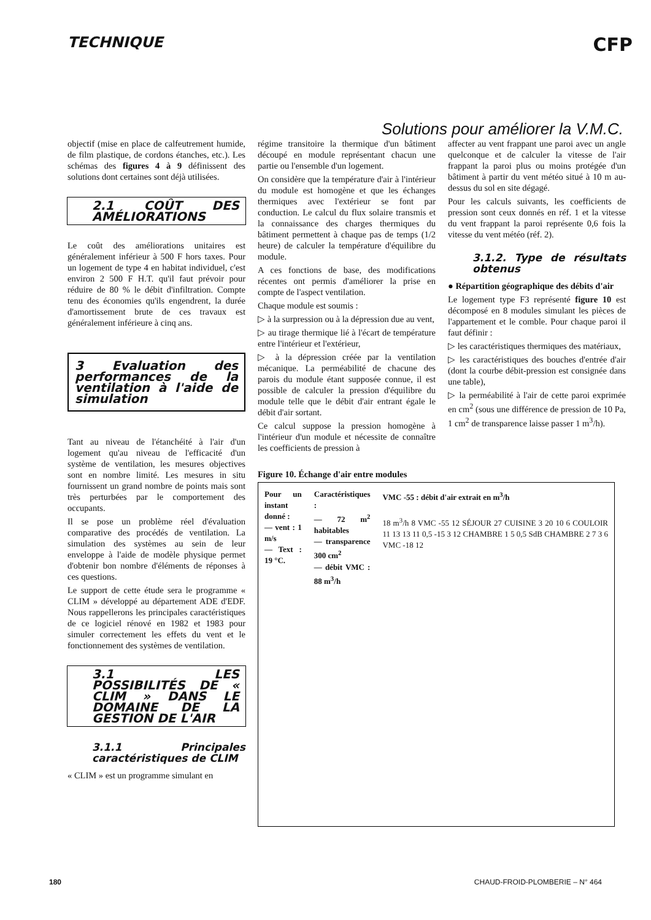TECHNIQUE CFP
Solutions pour améliorer la V.M.C.
objectif (mise en place de calfeutrement humide, de film plastique, de cordons étanches, etc.). Les schémas des figures 4 à 9 définissent des solutions dont certaines sont déjà utilisées.
2.1 COÛT DES AMÉLIORATIONS
Le coût des améliorations unitaires est généralement inférieur à 500 F hors taxes. Pour un logement de type 4 en habitat individuel, c'est environ 2 500 F H.T. qu'il faut prévoir pour réduire de 80 % le débit d'infiltration. Compte tenu des économies qu'ils engendrent, la durée d'amortissement brute de ces travaux est généralement inférieure à cinq ans.
3 Evaluation des performances de la ventilation à l'aide de simulation
Tant au niveau de l'étanchéité à l'air d'un logement qu'au niveau de l'efficacité d'un système de ventilation, les mesures objectives sont en nombre limité. Les mesures in situ fournissent un grand nombre de points mais sont très perturbées par le comportement des occupants.
Il se pose un problème réel d'évaluation comparative des procédés de ventilation. La simulation des systèmes au sein de leur enveloppe à l'aide de modèle physique permet d'obtenir bon nombre d'éléments de réponses à ces questions.
Le support de cette étude sera le programme « CLIM » développé au département ADE d'EDF. Nous rappellerons les principales caractéristiques de ce logiciel rénové en 1982 et 1983 pour simuler correctement les effets du vent et le fonctionnement des systèmes de ventilation.
3.1 LES POSSIBILITÉS DE « CLIM » DANS LE DOMAINE DE LA GESTION DE L'AIR
3.1.1 Principales caractéristiques de CLIM
« CLIM » est un programme simulant en
régime transitoire la thermique d'un bâtiment découpé en module représentant chacun une partie ou l'ensemble d'un logement.
On considère que la température d'air à l'intérieur du module est homogène et que les échanges thermiques avec l'extérieur se font par conduction. Le calcul du flux solaire transmis et la connaissance des charges thermiques du bâtiment permettent à chaque pas de temps (1/2 heure) de calculer la température d'équilibre du module.
A ces fonctions de base, des modifications récentes ont permis d'améliorer la prise en compte de l'aspect ventilation.
Chaque module est soumis :
▷ à la surpression ou à la dépression due au vent,
▷ au tirage thermique lié à l'écart de température entre l'intérieur et l'extérieur,
▷ à la dépression créée par la ventilation mécanique. La perméabilité de chacune des parois du module étant supposée connue, il est possible de calculer la pression d'équilibre du module telle que le débit d'air entrant égale le débit d'air sortant.
Ce calcul suppose la pression homogène à l'intérieur d'un module et nécessite de connaître les coefficients de pression à
Figure 10. Échange d'air entre modules
Pour un instant donné :
— vent : 1 m/s
— Text : 19 °C.
Caractéristiques :
— 72 m<sup>2</sup> habitables
— transparence 300 cm<sup>2</sup>
— débit VMC : 88 m<sup>3</sup>/h
VMC -55 : débit d'air extrait en m<sup>3</sup>/h
18 m<sup>3</sup>/h 8 VMC -55 12 SÉJOUR 27 CUISINE 3 20 10 6 COULOIR 11 13 13 11 0,5 -15 3 12 CHAMBRE 1 5 0,5 SdB CHAMBRE 2 7 3 6 VMC -18 12
affecter au vent frappant une paroi avec un angle quelconque et de calculer la vitesse de l'air frappant la paroi plus ou moins protégée d'un bâtiment à partir du vent météo situé à 10 m au-dessus du sol en site dégagé.
Pour les calculs suivants, les coefficients de pression sont ceux donnés en réf. 1 et la vitesse du vent frappant la paroi représente 0,6 fois la vitesse du vent météo (réf. 2).
3.1.2. Type de résultats obtenus
● Répartition géographique des débits d'air
Le logement type F3 représenté figure 10 est décomposé en 8 modules simulant les pièces de l'appartement et le comble. Pour chaque paroi il faut définir :
▷ les caractéristiques thermiques des matériaux,
▷ les caractéristiques des bouches d'entrée d'air (dont la courbe débit-pression est consignée dans une table),
▷ la perméabilité à l'air de cette paroi exprimée en cm<sup>2</sup> (sous une différence de pression de 10 Pa, 1 cm<sup>2</sup> de transparence laisse passer 1 m<sup>3</sup>/h).
180 CHAUD-FROID-PLOMBERIE – N° 464